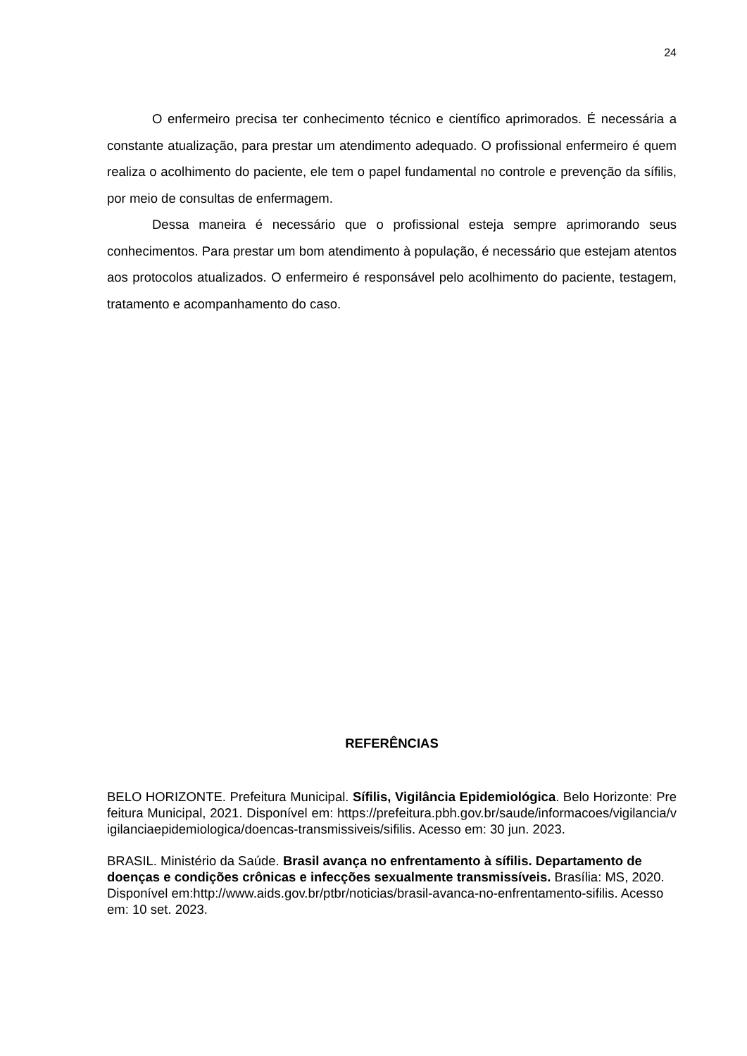24
O enfermeiro precisa ter conhecimento técnico e científico aprimorados. É necessária a constante atualização, para prestar um atendimento adequado. O profissional enfermeiro é quem realiza o acolhimento do paciente, ele tem o papel fundamental no controle e prevenção da sífilis, por meio de consultas de enfermagem.
Dessa maneira é necessário que o profissional esteja sempre aprimorando seus conhecimentos. Para prestar um bom atendimento à população, é necessário que estejam atentos aos protocolos atualizados. O enfermeiro é responsável pelo acolhimento do paciente, testagem, tratamento e acompanhamento do caso.
REFERÊNCIAS
BELO HORIZONTE. Prefeitura Municipal. Sífilis, Vigilância Epidemiológica. Belo Horizonte: Prefeitura Municipal, 2021. Disponível em: https://prefeitura.pbh.gov.br/saude/informacoes/vigilancia/vigilanciaepidemiologica/doencas-transmissiveis/sifilis. Acesso em: 30 jun. 2023.
BRASIL. Ministério da Saúde. Brasil avança no enfrentamento à sífilis. Departamento de doenças e condições crônicas e infecções sexualmente transmissíveis. Brasília: MS, 2020. Disponível em:http://www.aids.gov.br/ptbr/noticias/brasil-avanca-no-enfrentamento-sifilis. Acesso em: 10 set. 2023.